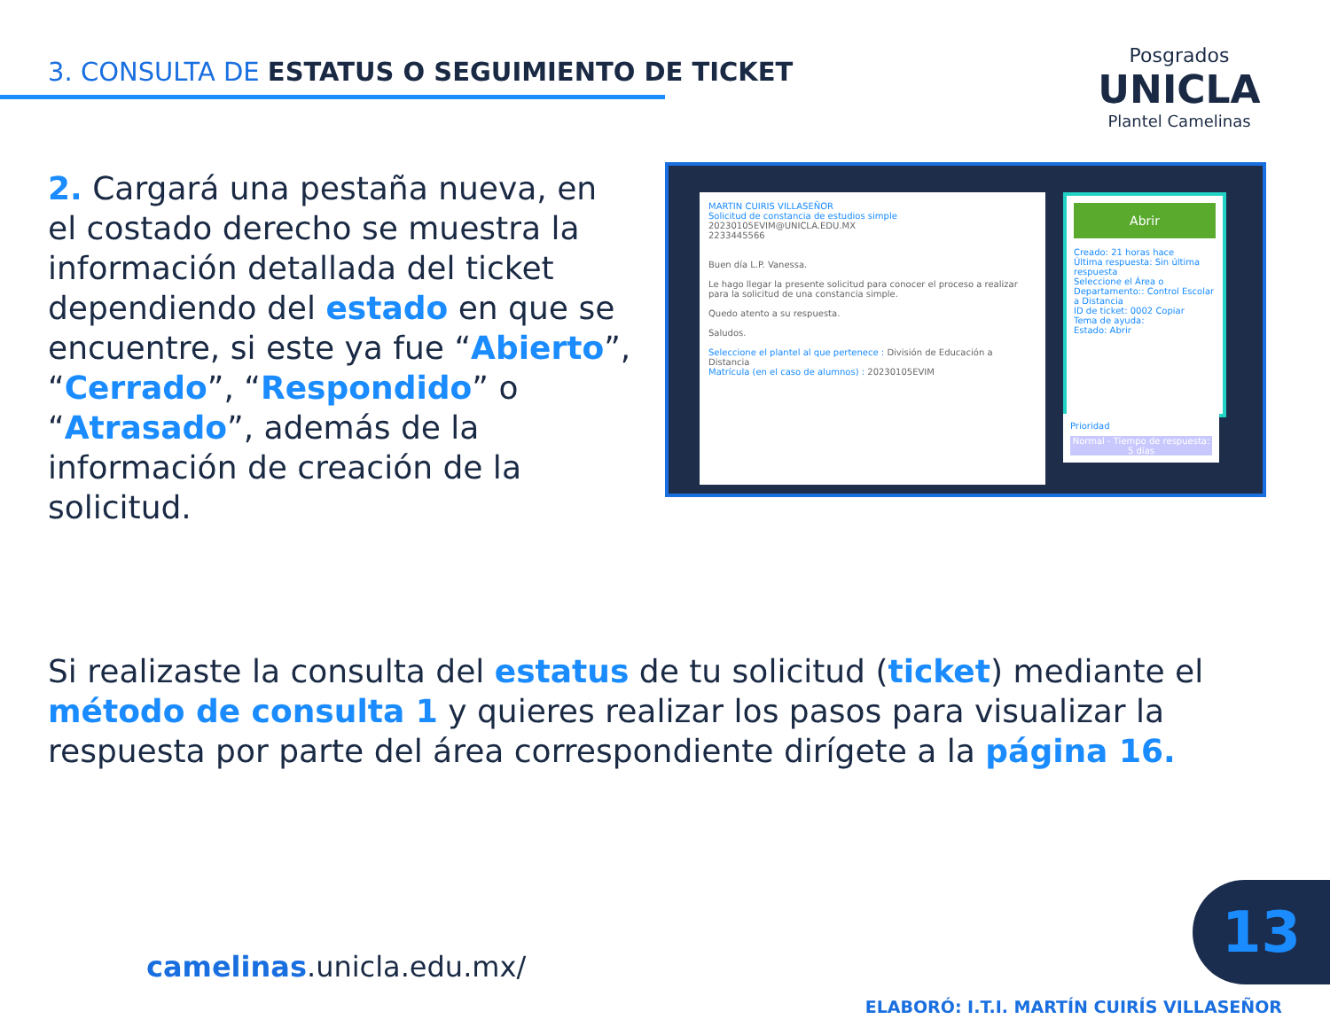3. CONSULTA DE ESTATUS O SEGUIMIENTO DE TICKET
Posgrados
UNICLA
Plantel Camelinas
2. Cargará una pestaña nueva, en el costado derecho se muestra la información detallada del ticket dependiendo del estado en que se encuentre, si este ya fue “Abierto”, “Cerrado”, “Respondido” o “Atrasado”, además de la información de creación de la solicitud.
MARTIN CUIRIS VILLASEÑOR
Solicitud de constancia de estudios simple
20230105EVIM@UNICLA.EDU.MX
2233445566
Buen día L.P. Vanessa.
Le hago llegar la presente solicitud para conocer el proceso a realizar para la solicitud de una constancia simple.
Quedo atento a su respuesta.
Saludos.
Seleccione el plantel al que pertenece : División de Educación a Distancia
Matrícula (en el caso de alumnos) : 20230105EVIM
Abrir
Creado: 21 horas hace
Última respuesta: Sin última respuesta
Seleccione el Área o Departamento:: Control Escolar a Distancia
ID de ticket: 0002 Copiar
Tema de ayuda:
Estado: Abrir
Prioridad
Normal - Tiempo de respuesta: 5 días
Si realizaste la consulta del estatus de tu solicitud (ticket) mediante el método de consulta 1 y quieres realizar los pasos para visualizar la respuesta por parte del área correspondiente dirígete a la página 16.
camelinas.unicla.edu.mx/
13
ELABORÓ: I.T.I. MARTÍN CUIRÍS VILLASEÑOR